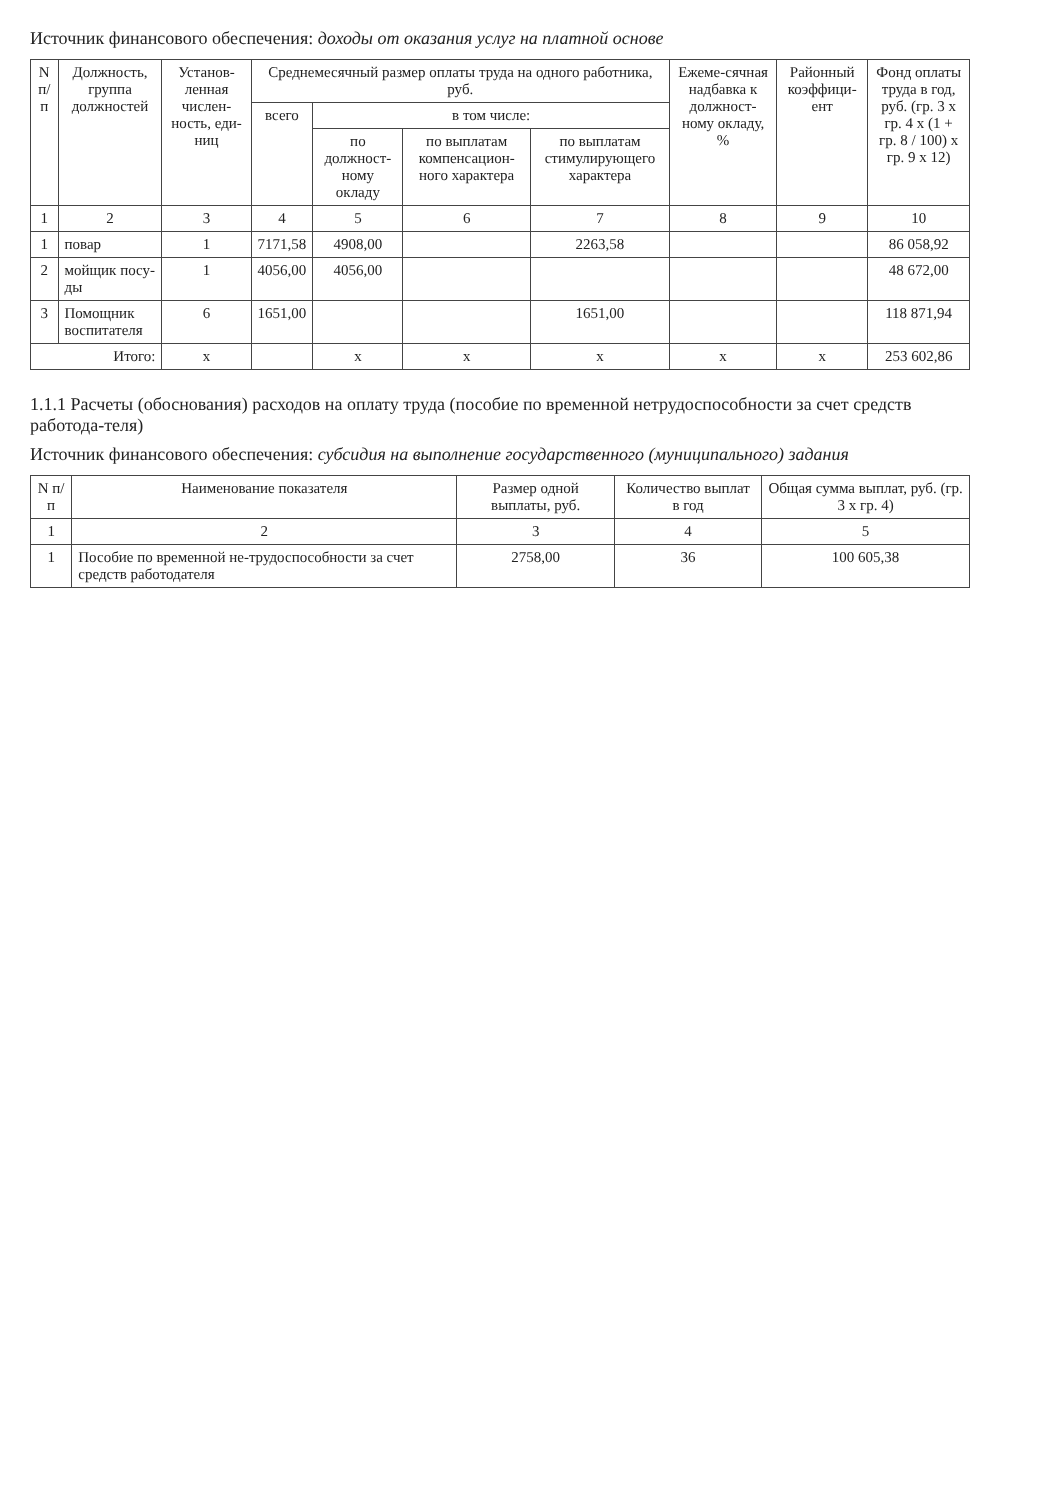Источник финансового обеспечения: доходы от оказания услуг на платной основе
| N п/п | Должность, группа должностей | Установ-ленная числен-ность, еди-ниц | Среднемесячный размер оплаты труда на одного работника, руб. | | | | Ежеме-сячная надбавка к должност-ному окладу, % | Районный коэффици-ент | Фонд оплаты труда в год, руб. (гр. 3 x гр. 4 x (1 + гр. 8 / 100) x гр. 9 x 12) |
| --- | --- | --- | --- | --- | --- | --- | --- | --- | --- |
| | | | всего | в том числе: | | | | | |
| | | | | по должност-ному окладу | по выплатам компенсацион-ного характера | по выплатам стимулирующего характера | | | |
| 1 | 2 | 3 | 4 | 5 | 6 | 7 | 8 | 9 | 10 |
| 1 | повар | 1 | 7171,58 | 4908,00 | | 2263,58 | | | 86 058,92 |
| 2 | мойщик посу-ды | 1 | 4056,00 | 4056,00 | | | | | 48 672,00 |
| 3 | Помощник воспитателя | 6 | 1651,00 | | | 1651,00 | | | 118 871,94 |
| Итого: | | x | | x | x | x | x | x | 253 602,86 |
1.1.1 Расчеты (обоснования) расходов на оплату труда (пособие по временной нетрудоспособности за счет средств работода-теля)
Источник финансового обеспечения: субсидия на выполнение государственного (муниципального) задания
| N п/п | Наименование показателя | Размер одной выплаты, руб. | Количество выплат в год | Общая сумма выплат, руб. (гр. 3 x гр. 4) |
| --- | --- | --- | --- | --- |
| 1 | 2 | 3 | 4 | 5 |
| 1 | Пособие по временной не-трудоспособности за счет средств работодателя | 2758,00 | 36 | 100 605,38 |